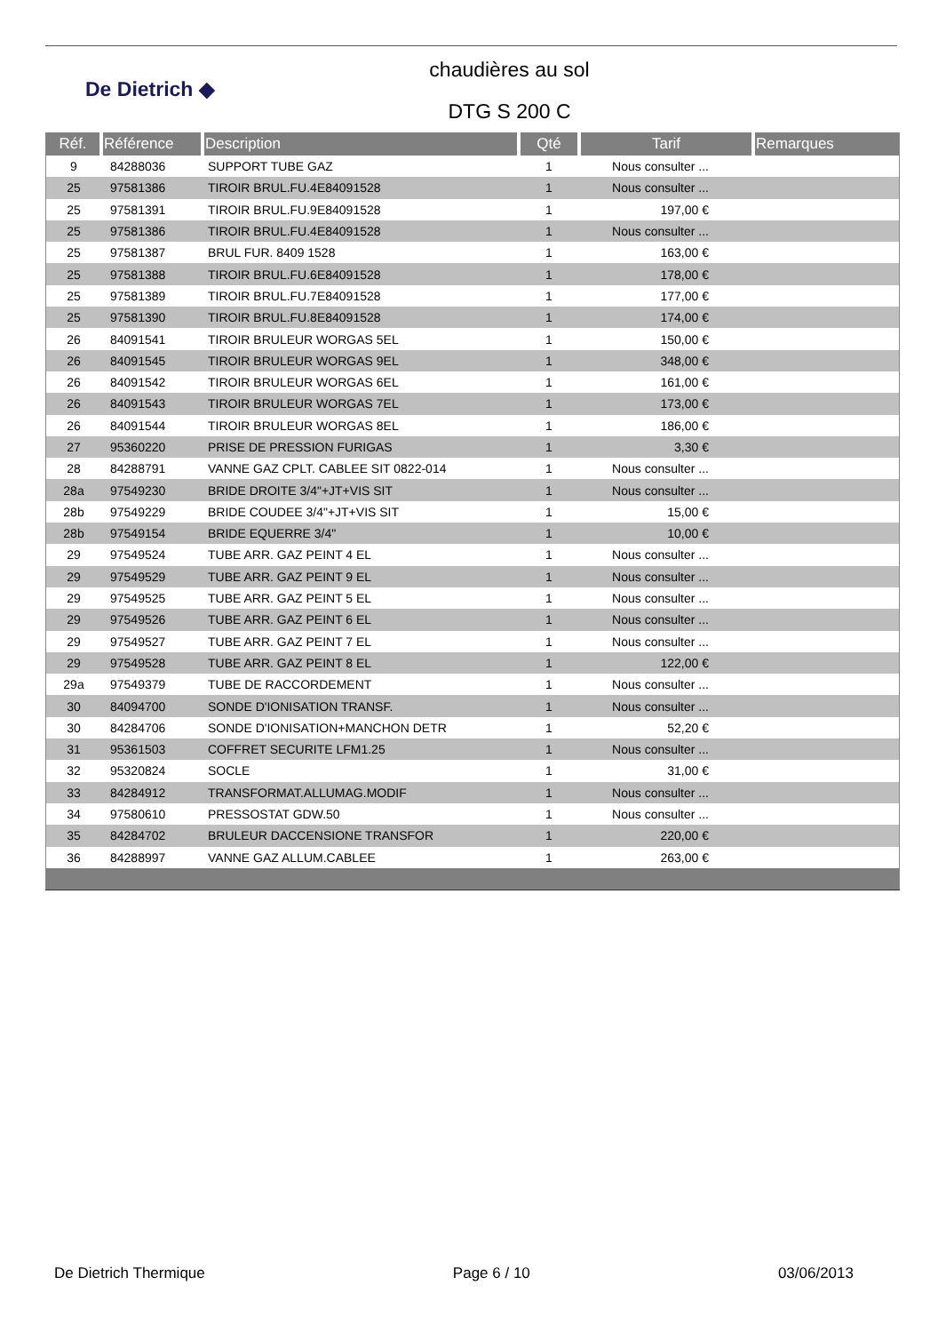De Dietrich ◆
chaudières au sol
DTG S 200 C
| Réf. | Référence | Description | Qté | Tarif | Remarques |
| --- | --- | --- | --- | --- | --- |
| 9 | 84288036 | SUPPORT TUBE GAZ | 1 | Nous consulter ... | |
| 25 | 97581386 | TIROIR BRUL.FU.4E84091528 | 1 | Nous consulter ... | |
| 25 | 97581391 | TIROIR BRUL.FU.9E84091528 | 1 | 197,00 € | |
| 25 | 97581386 | TIROIR BRUL.FU.4E84091528 | 1 | Nous consulter ... | |
| 25 | 97581387 | BRUL FUR. 8409 1528 | 1 | 163,00 € | |
| 25 | 97581388 | TIROIR BRUL.FU.6E84091528 | 1 | 178,00 € | |
| 25 | 97581389 | TIROIR BRUL.FU.7E84091528 | 1 | 177,00 € | |
| 25 | 97581390 | TIROIR BRUL.FU.8E84091528 | 1 | 174,00 € | |
| 26 | 84091541 | TIROIR BRULEUR WORGAS 5EL | 1 | 150,00 € | |
| 26 | 84091545 | TIROIR BRULEUR WORGAS 9EL | 1 | 348,00 € | |
| 26 | 84091542 | TIROIR BRULEUR WORGAS 6EL | 1 | 161,00 € | |
| 26 | 84091543 | TIROIR BRULEUR WORGAS 7EL | 1 | 173,00 € | |
| 26 | 84091544 | TIROIR BRULEUR WORGAS 8EL | 1 | 186,00 € | |
| 27 | 95360220 | PRISE DE PRESSION FURIGAS | 1 | 3,30 € | |
| 28 | 84288791 | VANNE GAZ CPLT. CABLEE SIT 0822-014 | 1 | Nous consulter ... | |
| 28a | 97549230 | BRIDE DROITE 3/4"+JT+VIS SIT | 1 | Nous consulter ... | |
| 28b | 97549229 | BRIDE COUDEE 3/4"+JT+VIS SIT | 1 | 15,00 € | |
| 28b | 97549154 | BRIDE EQUERRE 3/4" | 1 | 10,00 € | |
| 29 | 97549524 | TUBE ARR. GAZ PEINT 4 EL | 1 | Nous consulter ... | |
| 29 | 97549529 | TUBE ARR. GAZ PEINT 9 EL | 1 | Nous consulter ... | |
| 29 | 97549525 | TUBE ARR. GAZ PEINT 5 EL | 1 | Nous consulter ... | |
| 29 | 97549526 | TUBE ARR. GAZ PEINT 6 EL | 1 | Nous consulter ... | |
| 29 | 97549527 | TUBE ARR. GAZ PEINT 7 EL | 1 | Nous consulter ... | |
| 29 | 97549528 | TUBE ARR. GAZ PEINT 8 EL | 1 | 122,00 € | |
| 29a | 97549379 | TUBE DE RACCORDEMENT | 1 | Nous consulter ... | |
| 30 | 84094700 | SONDE D'IONISATION TRANSF. | 1 | Nous consulter ... | |
| 30 | 84284706 | SONDE D'IONISATION+MANCHON DETR | 1 | 52,20 € | |
| 31 | 95361503 | COFFRET SECURITE LFM1.25 | 1 | Nous consulter ... | |
| 32 | 95320824 | SOCLE | 1 | 31,00 € | |
| 33 | 84284912 | TRANSFORMAT.ALLUMAG.MODIF | 1 | Nous consulter ... | |
| 34 | 97580610 | PRESSOSTAT GDW.50 | 1 | Nous consulter ... | |
| 35 | 84284702 | BRULEUR DACCENSIONE TRANSFOR | 1 | 220,00 € | |
| 36 | 84288997 | VANNE GAZ ALLUM.CABLEE | 1 | 263,00 € | |
De Dietrich Thermique Page 6 / 10 03/06/2013